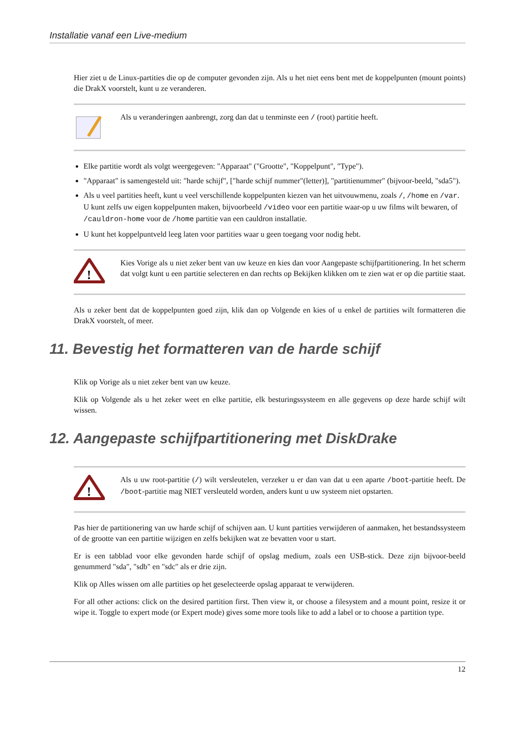Installatie vanaf een Live-medium
Hier ziet u de Linux-partities die op de computer gevonden zijn. Als u het niet eens bent met de koppelpunten (mount points) die DrakX voorstelt, kunt u ze veranderen.
Als u veranderingen aanbrengt, zorg dan dat u tenminste een / (root) partitie heeft.
Elke partitie wordt als volgt weergegeven: "Apparaat" ("Grootte", "Koppelpunt", "Type").
"Apparaat" is samengesteld uit: "harde schijf", ["harde schijf nummer"(letter)], "partitienummer" (bijvoor-beeld, "sda5").
Als u veel partities heeft, kunt u veel verschillende koppelpunten kiezen van het uitvouwmenu, zoals /, /home en /var. U kunt zelfs uw eigen koppelpunten maken, bijvoorbeeld /video voor een partitie waar-op u uw films wilt bewaren, of /cauldron-home voor de /home partitie van een cauldron installatie.
U kunt het koppelpuntveld leeg laten voor partities waar u geen toegang voor nodig hebt.
!
Kies Vorige als u niet zeker bent van uw keuze en kies dan voor Aangepaste schijfpartitionering. In het scherm dat volgt kunt u een partitie selecteren en dan rechts op Bekijken klikken om te zien wat er op die partitie staat.
Als u zeker bent dat de koppelpunten goed zijn, klik dan op Volgende en kies of u enkel de partities wilt formatteren die DrakX voorstelt, of meer.
11. Bevestig het formatteren van de harde schijf
Klik op Vorige als u niet zeker bent van uw keuze.
Klik op Volgende als u het zeker weet en elke partitie, elk besturingssysteem en alle gegevens op deze harde schijf wilt wissen.
12. Aangepaste schijfpartitionering met DiskDrake
!
Als u uw root-partitie (/) wilt versleutelen, verzeker u er dan van dat u een aparte /boot-partitie heeft. De /boot-partitie mag NIET versleuteld worden, anders kunt u uw systeem niet opstarten.
Pas hier de partitionering van uw harde schijf of schijven aan. U kunt partities verwijderen of aanmaken, het bestandssysteem of de grootte van een partitie wijzigen en zelfs bekijken wat ze bevatten voor u start.
Er is een tabblad voor elke gevonden harde schijf of opslag medium, zoals een USB-stick. Deze zijn bijvoor-beeld genummerd "sda", "sdb" en "sdc" als er drie zijn.
Klik op Alles wissen om alle partities op het geselecteerde opslag apparaat te verwijderen.
For all other actions: click on the desired partition first. Then view it, or choose a filesystem and a mount point, resize it or wipe it. Toggle to expert mode (or Expert mode) gives some more tools like to add a label or to choose a partition type.
12